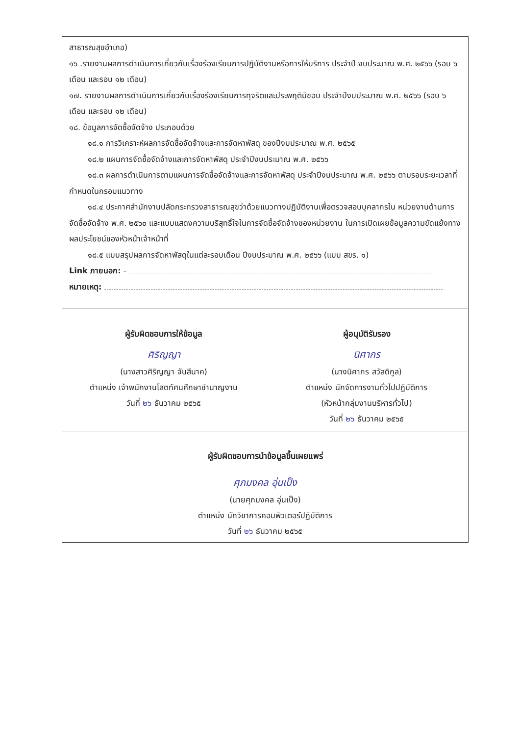สาธารณสุขอำเภอ)
๑๖ .รายงานผลการดำเนินการเกี่ยวกับเรื่องร้องเรียนการปฏิบัติงานหรือการให้บริการ ประจำปี งบประมาณ พ.ศ. ๒๕๖๖ (รอบ ๖ เดือน และรอบ ๑๒ เดือน)
๑๗. รายงานผลการดำเนินการเกี่ยวกับเรื่องร้องเรียนการทุจริตและประพฤติมิชอบ ประจำปีงบประมาณ พ.ศ. ๒๕๖๖ (รอบ ๖ เดือน และรอบ ๑๒ เดือน)
๑๘. ข้อมูลการจัดซื้อจัดจ้าง ประกอบด้วย
๑๘.๑ การวิเคราะห์ผลการจัดซื้อจัดจ้างและการจัดหาพัสดุ ของปีงบประมาณ พ.ศ. ๒๕๖๕
๑๘.๒ แผนการจัดซื้อจัดจ้างและการจัดหาพัสดุ ประจำปีงบประมาณ พ.ศ. ๒๕๖๖
๑๘.๓ ผลการดำเนินการตามแผนการจัดซื้อจัดจ้างและการจัดหาพัสดุ ประจำปีงบประมาณ พ.ศ. ๒๕๖๖ ตามรอบระยะเวลาที่กำหนดในกรอบแนวทาง
๑๘.๔ ประกาศสำนักงานปลัดกระทรวงสาธารณสุขว่าด้วยแนวทางปฏิบัติงานเพื่อตรวจสอบบุคลากรใน หน่วยงานด้านการจัดซื้อจัดจ้าง พ.ศ. ๒๕๖๐ และแบบแสดงความบริสุทธิ์ใจในการจัดซื้อจัดจ้างของหน่วยงาน ในการเปิดเผยข้อมูลความขัดแย้งทางผลประโยชน์ของหัวหน้าเจ้าหน้าที่
๑๘.๕ แบบสรุปผลการจัดหาพัสดุในแต่ละรอบเดือน ปีงบประมาณ พ.ศ. ๒๕๖๖ (แบบ สขร. ๑)
Link ภายนอก: -
หมายเหตุ:
ผู้รับผิดชอบการให้ข้อมูล
ศิริญญา
(นางสาวศิริญญา จันสีนาค)
ตำแหน่ง เจ้าพนักงานโสตทัศนศึกษาชำนาญงาน
วันที่ ๒๖ ธันวาคม ๒๕๖๕
ผู้อนุมัติรับรอง
นิศากร
(นางนิศากร สวัสดิกูล)
ตำแหน่ง นักจัดการงานทั่วไปปฏิบัติการ
(หัวหน้ากลุ่มงานบริหารทั่วไป)
วันที่ ๒๖ ธันวาคม ๒๕๖๕
ผู้รับผิดชอบการนำข้อมูลขึ้นเผยแพร่
ศุภมงคล อุ่นเป็ง
(นายศุภมงคล อุ่นเป็ง)
ตำแหน่ง นักวิชาการคอมพิวเตอร์ปฏิบัติการ
วันที่ ๒๖ ธันวาคม ๒๕๖๕